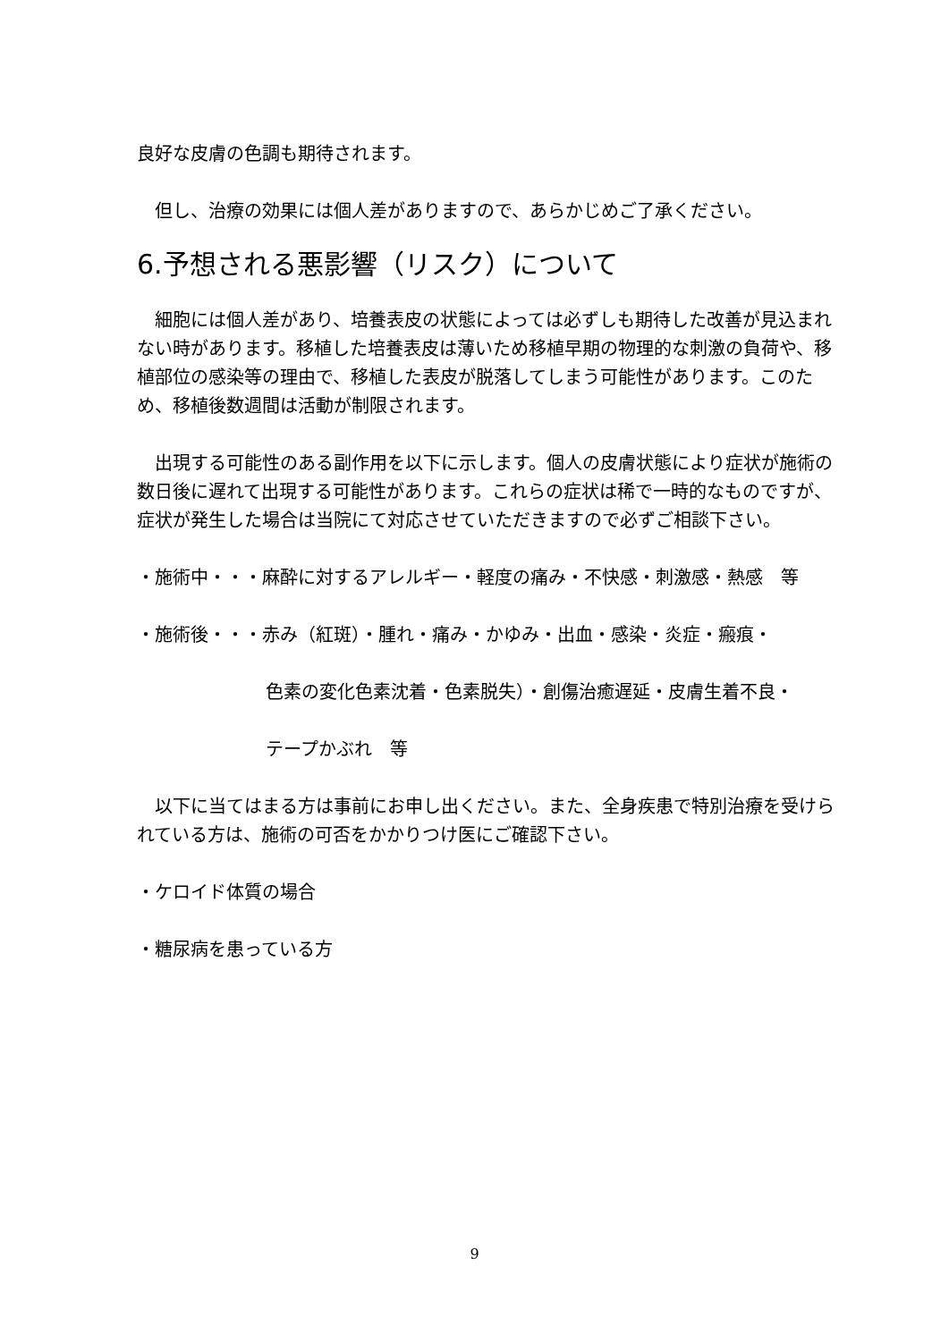良好な皮膚の色調も期待されます。
但し、治療の効果には個人差がありますので、あらかじめご了承ください。
6.予想される悪影響（リスク）について
細胞には個人差があり、培養表皮の状態によっては必ずしも期待した改善が見込まれない時があります。移植した培養表皮は薄いため移植早期の物理的な刺激の負荷や、移植部位の感染等の理由で、移植した表皮が脱落してしまう可能性があります。このため、移植後数週間は活動が制限されます。
出現する可能性のある副作用を以下に示します。個人の皮膚状態により症状が施術の数日後に遅れて出現する可能性があります。これらの症状は稀で一時的なものですが、症状が発生した場合は当院にて対応させていただきますので必ずご相談下さい。
・施術中・・・麻酔に対するアレルギー・軽度の痛み・不快感・刺激感・熱感　等
・施術後・・・赤み（紅斑）・腫れ・痛み・かゆみ・出血・感染・炎症・瘢痕・
色素の変化色素沈着・色素脱失）・創傷治癒遅延・皮膚生着不良・
テープかぶれ　等
以下に当てはまる方は事前にお申し出ください。また、全身疾患で特別治療を受けられている方は、施術の可否をかかりつけ医にご確認下さい。
・ケロイド体質の場合
・糖尿病を患っている方
9